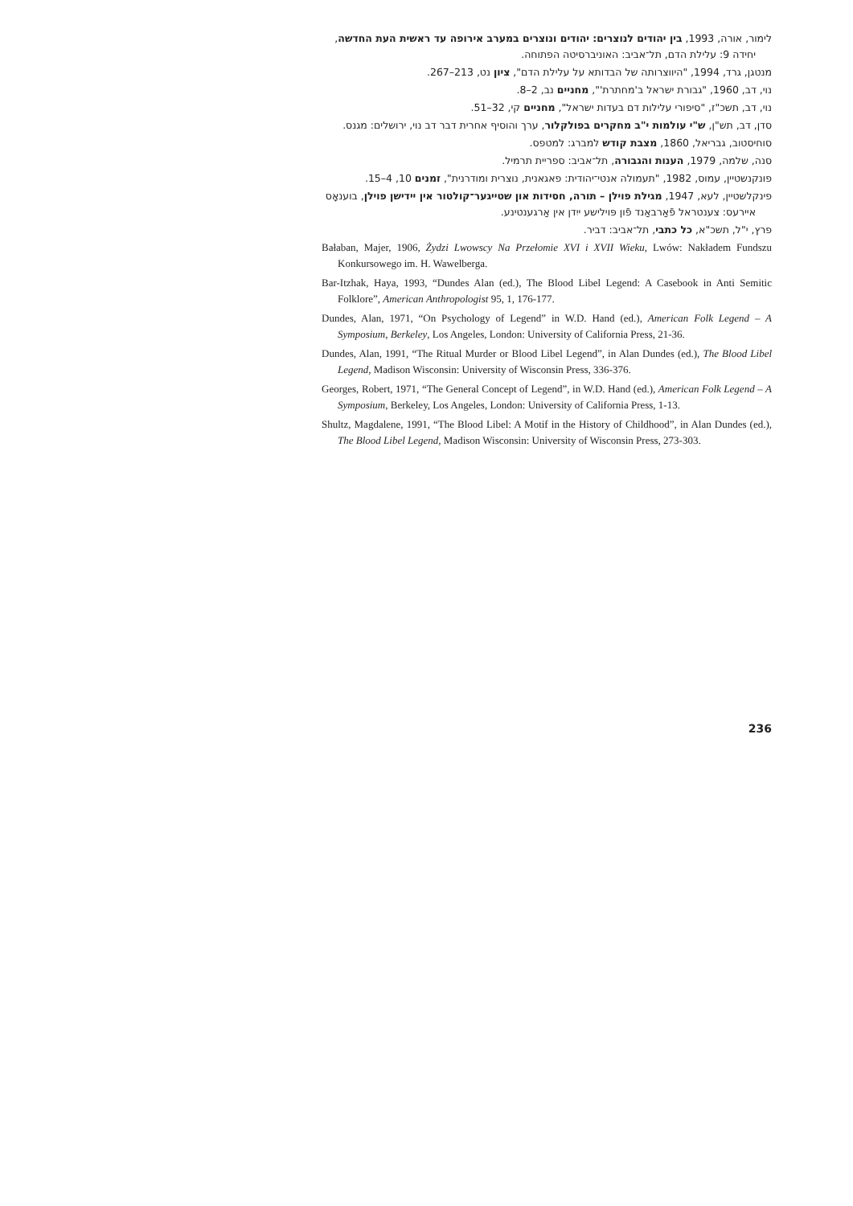לימור, אורה, 1993, בין יהודים לנוצרים: יהודים ונוצרים במערב אירופה עד ראשית העת החדשה, יחידה 9: עלילת הדם, תל־אביב: האוניברסיטה הפתוחה.
מנטגן, גרד, 1994, "היווצרותה של הבדותא על עלילת הדם", ציון נט, 213–267.
נוי, דב, 1960, "גבורת ישראל ב'מחתרת'", מחניים נב, 2–8.
נוי, דב, תשכ"ז, "סיפורי עלילות דם בעדות ישראל", מחניים קי, 32–51.
סדן, דב, תש"ן, ש"י עולמות י"ב מחקרים בפולקלור, ערך והוסיף אחרית דבר דב נוי, ירושלים: מגנס.
סוחיסטוב, גבריאל, 1860, מצבת קודש למברג: למטפס.
סנה, שלמה, 1979, הענות והגבורה, תל־אביב: ספריית תרמיל.
פונקנשטיין, עמוס, 1982, "תעמולה אנטי־יהודית: פאגאנית, נוצרית ומודרנית", זמנים 10, 4–15.
פינקלשטיין, לעא, 1947, מגילת פוילן – תורה, חסידות און שטייגער־קולטור אין יידישן פוילן, בוענאָס איירעס: צענטראל פֿאַרבאַנד פֿון פּוילישע ייִדן אין אַרגענטינע.
פרץ, י"ל, תשכ"א, כל כתבי, תל־אביב: דביר.
Bałaban, Majer, 1906, Żydzi Lwowscy Na Przełomie XVI i XVII Wieku, Lwów: Nakładem Fundszu Konkursowego im. H. Wawelberga.
Bar-Itzhak, Haya, 1993, “Dundes Alan (ed.), The Blood Libel Legend: A Casebook in Anti Semitic Folklore”, American Anthropologist 95, 1, 176-177.
Dundes, Alan, 1971, “On Psychology of Legend” in W.D. Hand (ed.), American Folk Legend – A Symposium, Berkeley, Los Angeles, London: University of California Press, 21-36.
Dundes, Alan, 1991, “The Ritual Murder or Blood Libel Legend”, in Alan Dundes (ed.), The Blood Libel Legend, Madison Wisconsin: University of Wisconsin Press, 336-376.
Georges, Robert, 1971, “The General Concept of Legend”, in W.D. Hand (ed.), American Folk Legend – A Symposium, Berkeley, Los Angeles, London: University of California Press, 1-13.
Shultz, Magdalene, 1991, “The Blood Libel: A Motif in the History of Childhood”, in Alan Dundes (ed.), The Blood Libel Legend, Madison Wisconsin: University of Wisconsin Press, 273-303.
236